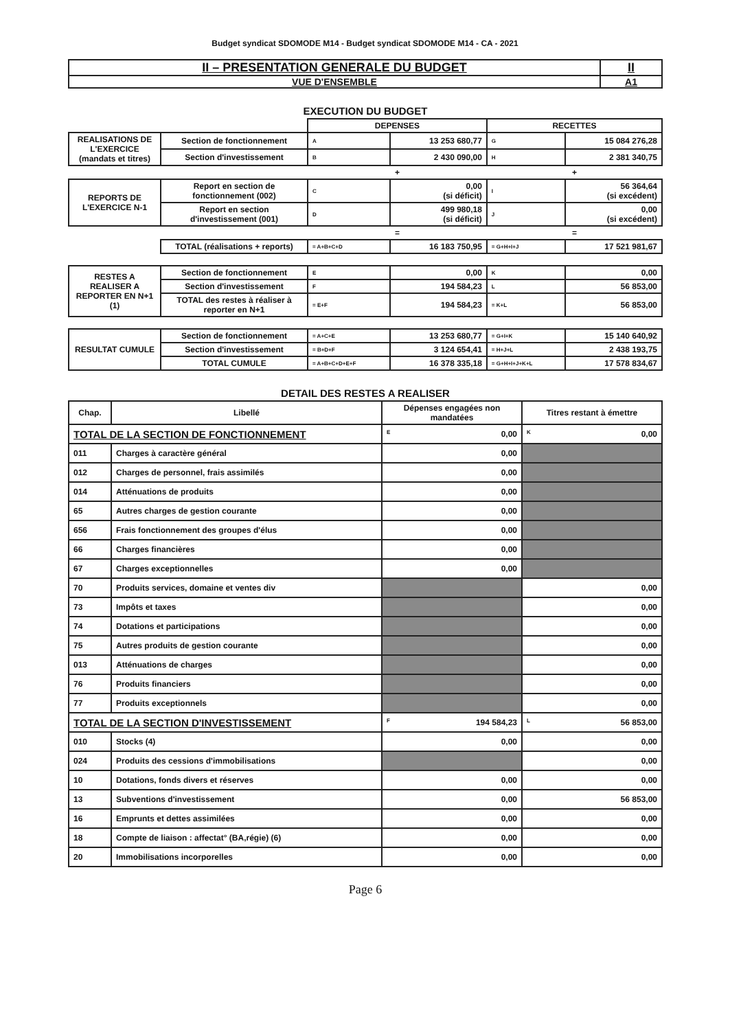Budget syndicat SDOMODE M14 - Budget syndicat SDOMODE M14 - CA - 2021
| II – PRESENTATION GENERALE DU BUDGET | II |
| VUE D'ENSEMBLE | A1 |
EXECUTION DU BUDGET
| | | DEPENSES | | RECETTES | |
| REALISATIONS DE L'EXERCICE (mandats et titres) | Section de fonctionnement | A | 13 253 680,77 | G | 15 084 276,28 |
| | Section d'investissement | B | 2 430 090,00 | H | 2 381 340,75 |
| | | + | | + | |
| REPORTS DE L'EXERCICE N-1 | Report en section de fonctionnement (002) | C | 0,00 (si déficit) | I | 56 364,64 (si excédent) |
| | Report en section d'investissement (001) | D | 499 980,18 (si déficit) | J | 0,00 (si excédent) |
| | | = | | = | |
| | TOTAL (réalisations + reports) | = A+B+C+D | 16 183 750,95 | = G+H+I+J | 17 521 981,67 |
| RESTES A REALISER A REPORTER EN N+1 (1) | Section de fonctionnement | E | 0,00 | K | 0,00 |
| | Section d'investissement | F | 194 584,23 | L | 56 853,00 |
| | TOTAL des restes à réaliser à reporter en N+1 | = E+F | 194 584,23 | = K+L | 56 853,00 |
| RESULTAT CUMULE | Section de fonctionnement | = A+C+E | 13 253 680,77 | = G+I+K | 15 140 640,92 |
| | Section d'investissement | = B+D+F | 3 124 654,41 | = H+J+L | 2 438 193,75 |
| | TOTAL CUMULE | = A+B+C+D+E+F | 16 378 335,18 | = G+H+I+J+K+L | 17 578 834,67 |
DETAIL DES RESTES A REALISER
| Chap. | Libellé | Dépenses engagées non mandatées | Titres restant à émettre |
| --- | --- | --- | --- |
| TOTAL DE LA SECTION DE FONCTIONNEMENT | | E 0,00 | K 0,00 |
| 011 | Charges à caractère général | 0,00 | |
| 012 | Charges de personnel, frais assimilés | 0,00 | |
| 014 | Atténuations de produits | 0,00 | |
| 65 | Autres charges de gestion courante | 0,00 | |
| 656 | Frais fonctionnement des groupes d'élus | 0,00 | |
| 66 | Charges financières | 0,00 | |
| 67 | Charges exceptionnelles | 0,00 | |
| 70 | Produits services, domaine et ventes div | | 0,00 |
| 73 | Impôts et taxes | | 0,00 |
| 74 | Dotations et participations | | 0,00 |
| 75 | Autres produits de gestion courante | | 0,00 |
| 013 | Atténuations de charges | | 0,00 |
| 76 | Produits financiers | | 0,00 |
| 77 | Produits exceptionnels | | 0,00 |
| TOTAL DE LA SECTION D'INVESTISSEMENT | | F 194 584,23 | L 56 853,00 |
| 010 | Stocks (4) | 0,00 | 0,00 |
| 024 | Produits des cessions d'immobilisations | | 0,00 |
| 10 | Dotations, fonds divers et réserves | 0,00 | 0,00 |
| 13 | Subventions d'investissement | 0,00 | 56 853,00 |
| 16 | Emprunts et dettes assimilées | 0,00 | 0,00 |
| 18 | Compte de liaison : affectat° (BA,régie) (6) | 0,00 | 0,00 |
| 20 | Immobilisations incorporelles | 0,00 | 0,00 |
Page 6